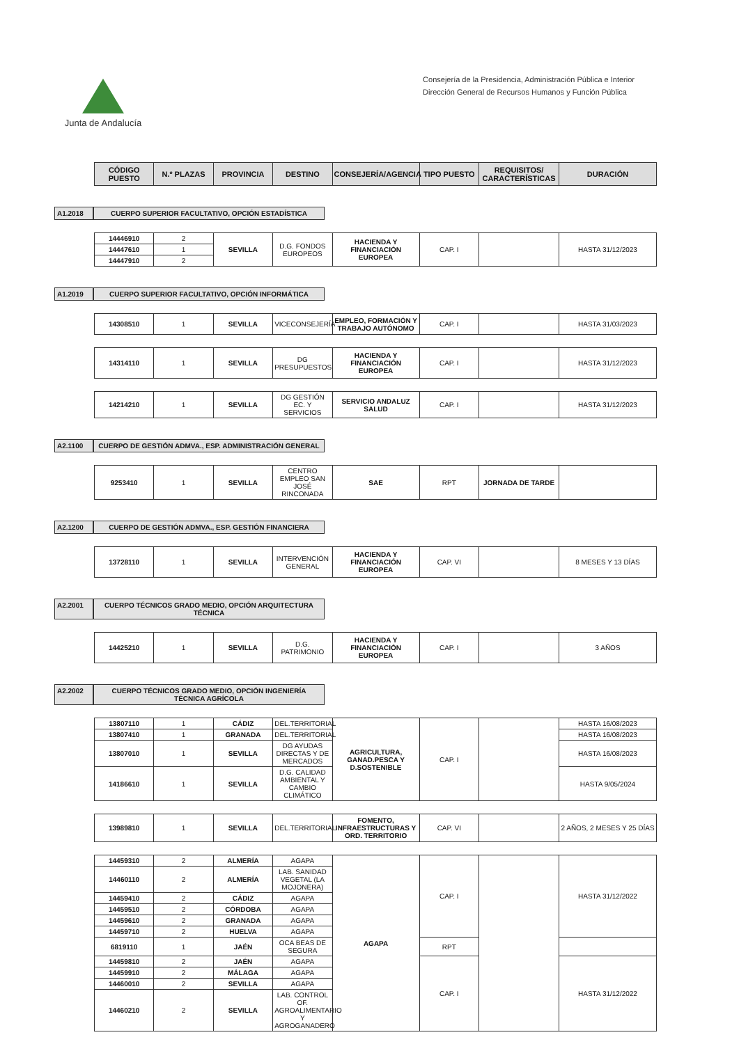Junta de Andalucía
Consejería de la Presidencia, Administración Pública e Interior
Dirección General de Recursos Humanos y Función Pública
| CÓDIGO PUESTO | N.º PLAZAS | PROVINCIA | DESTINO | CONSEJERÍA/AGENCIA | TIPO PUESTO | REQUISITOS/ CARACTERÍSTICAS | DURACIÓN |
| --- | --- | --- | --- | --- | --- | --- | --- |
A1.2018 CUERPO SUPERIOR FACULTATIVO, OPCIÓN ESTADÍSTICA
| 14446910 | 2 | SEVILLA | D.G. FONDOS EUROPEOS | HACIENDA Y FINANCIACIÓN EUROPEA | CAP. I | | HASTA 31/12/2023 |
| 14447610 | 1 | | | | | | |
| 14447910 | 2 | | | | | | |
A1.2019 CUERPO SUPERIOR FACULTATIVO, OPCIÓN INFORMÁTICA
| 14308510 | 1 | SEVILLA | VICECONSEJERÍA | EMPLEO, FORMACIÓN Y TRABAJO AUTÓNOMO | CAP. I | | HASTA 31/03/2023 |
| 14314110 | 1 | SEVILLA | DG PRESUPUESTOS | HACIENDA Y FINANCIACIÓN EUROPEA | CAP. I | | HASTA 31/12/2023 |
| 14214210 | 1 | SEVILLA | DG GESTIÓN EC. Y SERVICIOS | SERVICIO ANDALUZ SALUD | CAP. I | | HASTA 31/12/2023 |
A2.1100 CUERPO DE GESTIÓN ADMVA., ESP. ADMINISTRACIÓN GENERAL
| 9253410 | 1 | SEVILLA | CENTRO EMPLEO SAN JOSÉ RINCONADA | SAE | RPT | JORNADA DE TARDE | |
A2.1200 CUERPO DE GESTIÓN ADMVA., ESP. GESTIÓN FINANCIERA
| 13728110 | 1 | SEVILLA | INTERVENCIÓN GENERAL | HACIENDA Y FINANCIACIÓN EUROPEA | CAP. VI | | 8 MESES Y 13 DÍAS |
A2.2001 CUERPO TÉCNICOS GRADO MEDIO, OPCIÓN ARQUITECTURA TÉCNICA
| 14425210 | 1 | SEVILLA | D.G. PATRIMONIO | HACIENDA Y FINANCIACIÓN EUROPEA | CAP. I | | 3 AÑOS |
A2.2002 CUERPO TÉCNICOS GRADO MEDIO, OPCIÓN INGENIERÍA TÉCNICA AGRÍCOLA
| 13807110 | 1 | CÁDIZ | DEL.TERRITORIAL | AGRICULTURA, GANAD.PESCA Y D.SOSTENIBLE | CAP. I | | HASTA 16/08/2023 |
| 13807410 | 1 | GRANADA | DEL.TERRITORIAL | | | | HASTA 16/08/2023 |
| 13807010 | 1 | SEVILLA | DG AYUDAS DIRECTAS Y DE MERCADOS | | | | HASTA 16/08/2023 |
| 14186610 | 1 | SEVILLA | D.G. CALIDAD AMBIENTAL Y CAMBIO CLIMÁTICO | | | | HASTA 9/05/2024 |
| 13989810 | 1 | SEVILLA | DEL.TERRITORIAL | FOMENTO, INFRAESTRUCTURAS Y ORD. TERRITORIO | CAP. VI | | 2 AÑOS, 2 MESES Y 25 DÍAS |
| 14459310 | 2 | ALMERÍA | AGAPA | AGAPA | CAP. I | | HASTA 31/12/2022 |
| 14460110 | 2 | ALMERÍA | LAB. SANIDAD VEGETAL (LA MOJONERA) | | | | |
| 14459410 | 2 | CÁDIZ | AGAPA | | | | |
| 14459510 | 2 | CÓRDOBA | AGAPA | | | | |
| 14459610 | 2 | GRANADA | AGAPA | | | | |
| 14459710 | 2 | HUELVA | AGAPA | | | | |
| 6819110 | 1 | JAÉN | OCA BEAS DE SEGURA | | RPT | | |
| 14459810 | 2 | JAÉN | AGAPA | | CAP. I | | HASTA 31/12/2022 |
| 14459910 | 2 | MÁLAGA | AGAPA | | | | |
| 14460010 | 2 | SEVILLA | AGAPA | | | | |
| 14460210 | 2 | SEVILLA | LAB. CONTROL OF. AGROALIMENTARIO Y AGROGANADERO | | | | |